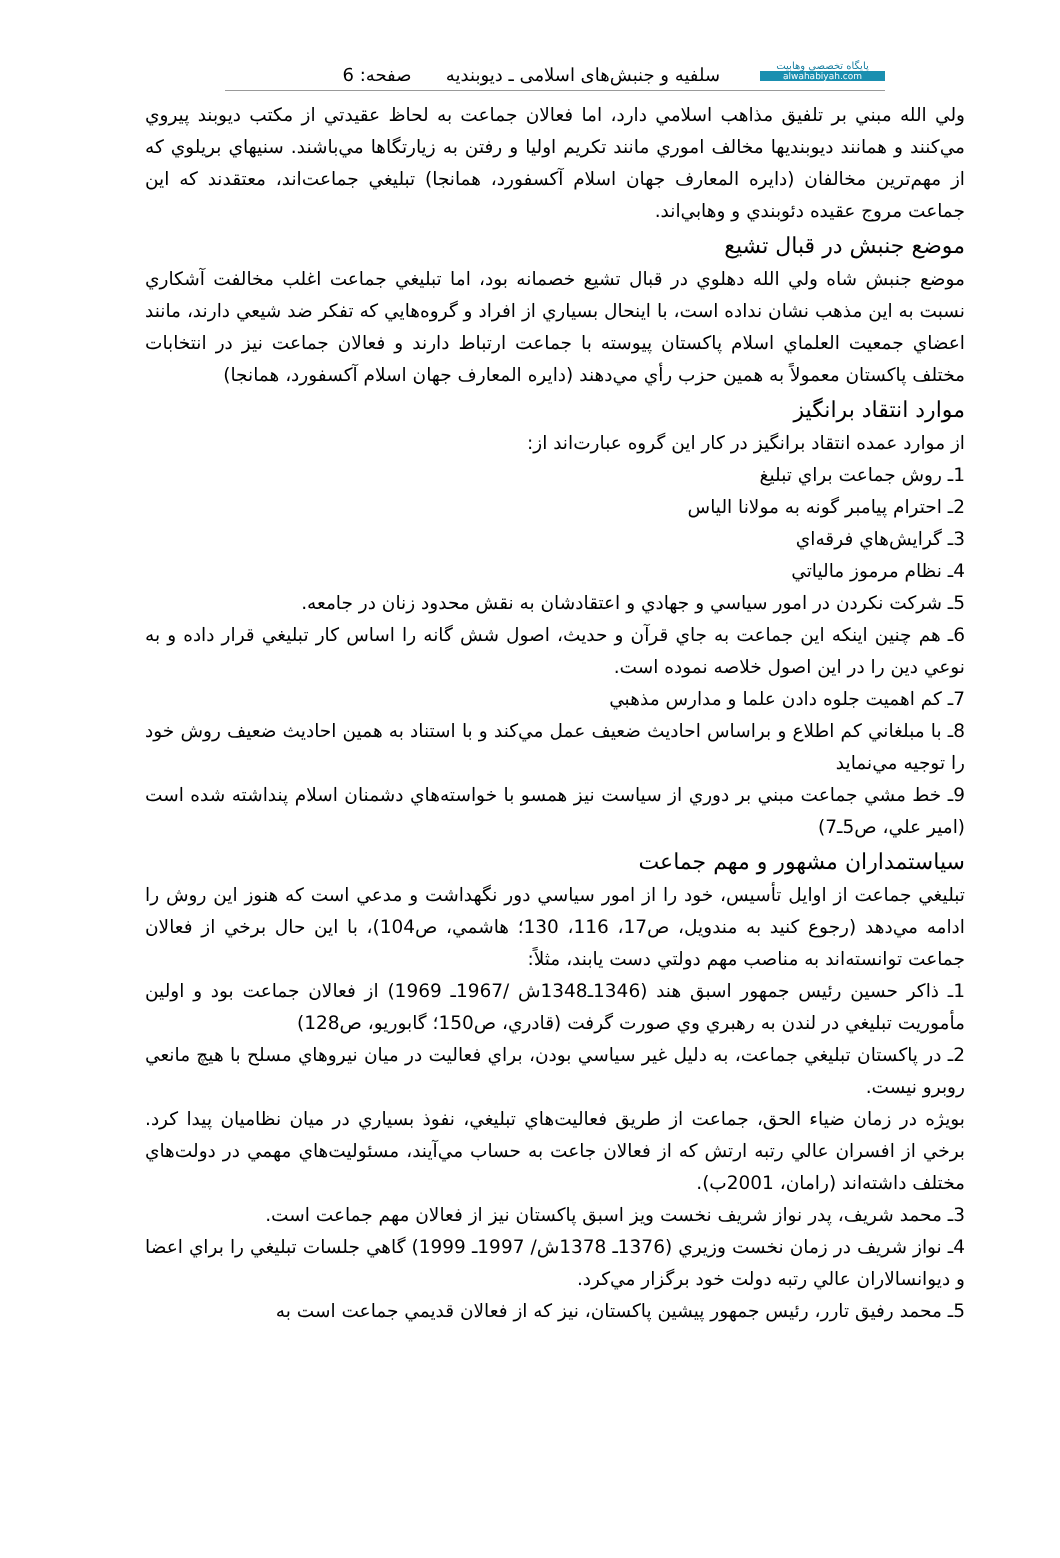پايگاه تخصصي وهابيت
alwahabiyah.com
سلفيه و جنبش‌هاى اسلامى ـ ديوبنديه صفحه: 6
ولي الله مبني بر تلفيق مذاهب اسلامي دارد، اما فعالان جماعت به لحاظ عقيدتي از مكتب ديوبند پيروي مي‌كنند و همانند ديوبنديها مخالف اموري مانند تكريم اوليا و رفتن به زيارتگاها مي‌باشند. سنيهاي بريلوي كه از مهم‌ترين مخالفان (دايره المعارف جهان اسلام آكسفورد، همانجا) تبليغي جماعت‌اند، معتقدند كه اين جماعت مروج عقيده دئوبندي و وهابي‌اند.
موضع جنبش در قبال تشيع
موضع جنبش شاه ولي الله دهلوي در قبال تشيع خصمانه بود، اما تبليغي جماعت اغلب مخالفت آشكاري نسبت به اين مذهب نشان نداده است، با اينحال بسياري از افراد و گروه‌هايي كه تفكر ضد شيعي دارند، مانند اعضاي جمعيت العلماي اسلام پاكستان پيوسته با جماعت ارتباط دارند و فعالان جماعت نيز در انتخابات مختلف پاكستان معمولاً به همين حزب رأي مي‌دهند (دايره المعارف جهان اسلام آكسفورد، همانجا)
موارد انتقاد برانگيز
از موارد عمده انتقاد برانگيز در كار اين گروه عبارت‌اند از:
1ـ روش جماعت براي تبليغ
2ـ احترام پيامبر گونه به مولانا الياس
3ـ گرايش‌هاي فرقه‌اي
4ـ نظام مرموز مالياتي
5ـ شركت نكردن در امور سياسي و جهادي و اعتقادشان به نقش محدود زنان در جامعه.
6ـ هم چنين اينكه اين جماعت به جاي قرآن و حديث، اصول شش گانه را اساس كار تبليغي قرار داده و به نوعي دين را در اين اصول خلاصه نموده است.
7ـ كم اهميت جلوه دادن علما و مدارس مذهبي
8ـ با مبلغاني كم اطلاع و براساس احاديث ضعيف عمل مي‌كند و با استناد به همين احاديث ضعيف روش خود را توجيه مي‌نمايد
9ـ خط مشي جماعت مبني بر دوري از سياست نيز همسو با خواسته‌هاي دشمنان اسلام پنداشته شده است (امير علي، ص5ـ7)
سياستمداران مشهور و مهم جماعت
تبليغي جماعت از اوايل تأسيس، خود را از امور سياسي دور نگهداشت و مدعي است كه هنوز اين روش را ادامه مي‌دهد (رجوع كنيد به مندويل، ص17، 116، 130؛ هاشمي، ص104)، با اين حال برخي از فعالان جماعت توانسته‌اند به مناصب مهم دولتي دست يابند، مثلاً:
1ـ ذاكر حسين رئيس جمهور اسبق هند (1346ـ1348ش /1967ـ 1969) از فعالان جماعت بود و اولين مأموريت تبليغي در لندن به رهبري وي صورت گرفت (قادري، ص150؛ گابوريو، ص128)
2ـ در پاكستان تبليغي جماعت، به دليل غير سياسي بودن، براي فعاليت در ميان نيروهاي مسلح با هيچ مانعي روبرو نيست.
بويژه در زمان ضياء الحق، جماعت از طريق فعاليت‌هاي تبليغي، نفوذ بسياري در ميان نظاميان پيدا كرد. برخي از افسران عالي رتبه ارتش كه از فعالان جاعت به حساب مي‌آيند، مسئوليت‌هاي مهمي در دولت‌هاي مختلف داشته‌اند (رامان، 2001ب).
3ـ محمد شريف، پدر نواز شريف نخست ويز اسبق پاكستان نيز از فعالان مهم جماعت است.
4ـ نواز شريف در زمان نخست وزيري (1376ـ 1378ش/ 1997ـ 1999) گاهي جلسات تبليغي را براي اعضا و ديوانسالاران عالي رتبه دولت خود برگزار مي‌كرد.
5ـ محمد رفيق تارر، رئيس جمهور پيشين پاكستان، نيز كه از فعالان قديمي جماعت است به